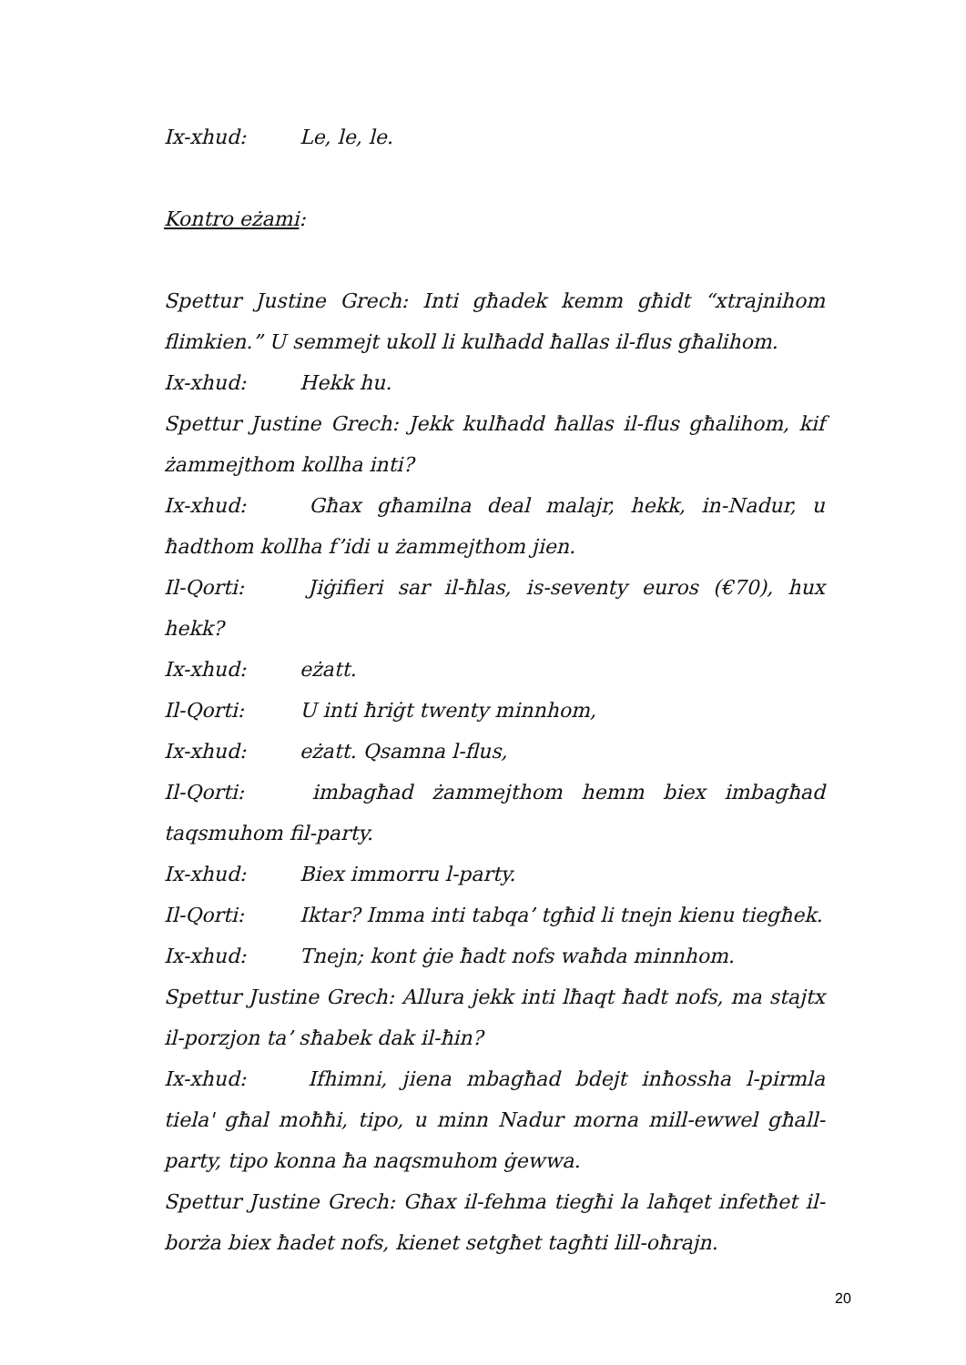Ix-xhud: Le, le, le.
Kontro eżami:
Spettur Justine Grech: Inti għadek kemm għidt “xtrajnihom flimkien.” U semmejt ukoll li kulħadd ħallas il-flus għalihom.
Ix-xhud: Hekk hu.
Spettur Justine Grech: Jekk kulħadd ħallas il-flus għalihom, kif żammejthom kollha inti?
Ix-xhud: Għax għamilna deal malajr, hekk, in-Nadur, u ħadthom kollha f’idi u żammejthom jien.
Il-Qorti: Jiġifieri sar il-ħlas, is-seventy euros (€70), hux hekk?
Ix-xhud: eżatt.
Il-Qorti: U inti ħriġt twenty minnhom,
Ix-xhud: eżatt. Qsamna l-flus,
Il-Qorti: imbagħad żammejthom hemm biex imbagħad taqsmuhom fil-party.
Ix-xhud: Biex immorru l-party.
Il-Qorti: Iktar? Imma inti tabqa’ tgħid li tnejn kienu tiegħek.
Ix-xhud: Tnejn; kont ġie ħadt nofs waħda minnhom.
Spettur Justine Grech: Allura jekk inti lħaqt ħadt nofs, ma stajtx il-porzjon ta’ sħabek dak il-ħin?
Ix-xhud: Ifhimni, jiena mbagħad bdejt inħossha l-pirmla tiela' għal moħħi, tipo, u minn Nadur morna mill-ewwel għall-party, tipo konna ħa naqsmuhom ġewwa.
Spettur Justine Grech: Għax il-fehma tiegħi la laħqet infetħet il-borża biex ħadet nofs, kienet setgħet tagħti lill-oħrajn.
20